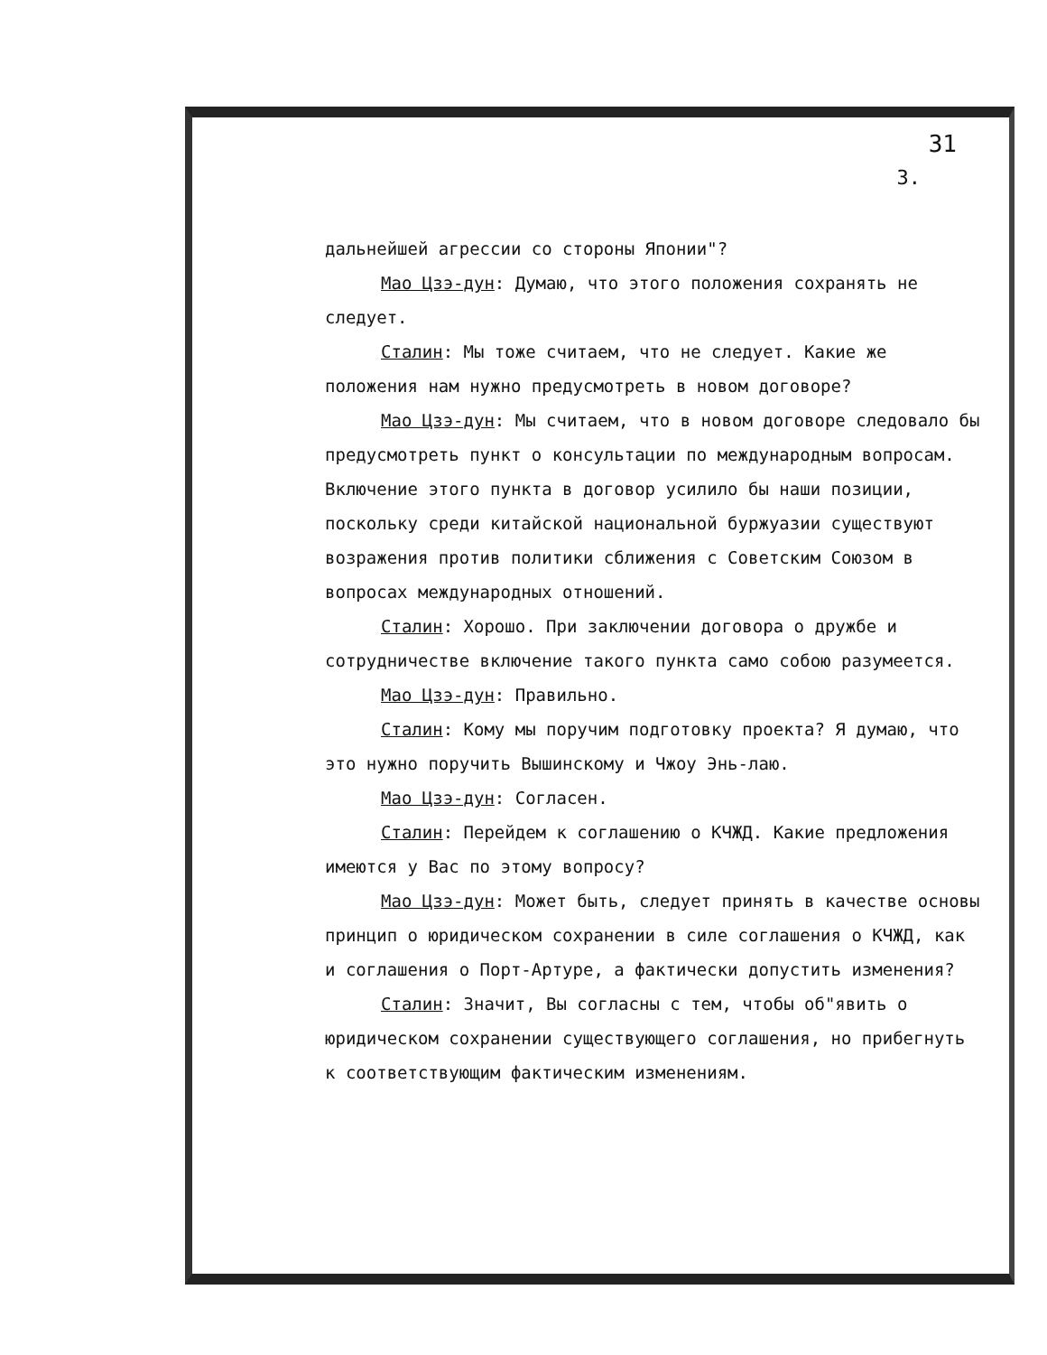31
3.
дальнейшей агрессии со стороны Японии"?
Мао Цзэ-дун: Думаю, что этого положения сохранять не следует.
Сталин: Мы тоже считаем, что не следует. Какие же положения нам нужно предусмотреть в новом договоре?
Мао Цзэ-дун: Мы считаем, что в новом договоре следовало бы предусмотреть пункт о консультации по международным вопросам. Включение этого пункта в договор усилило бы наши позиции, поскольку среди китайской национальной буржуазии существуют возражения против политики сближения с Советским Союзом в вопросах международных отношений.
Сталин: Хорошо. При заключении договора о дружбе и сотрудничестве включение такого пункта само собою разумеется.
Мао Цзэ-дун: Правильно.
Сталин: Кому мы поручим подготовку проекта? Я думаю, что это нужно поручить Вышинскому и Чжоу Энь-лаю.
Мао Цзэ-дун: Согласен.
Сталин: Перейдем к соглашению о КЧЖД. Какие предложения имеются у Вас по этому вопросу?
Мао Цзэ-дун: Может быть, следует принять в качестве основы принцип о юридическом сохранении в силе соглашения о КЧЖД, как и соглашения о Порт-Артуре, а фактически допустить изменения?
Сталин: Значит, Вы согласны с тем, чтобы об"явить о юридическом сохранении существующего соглашения, но прибегнуть к соответствующим фактическим изменениям.